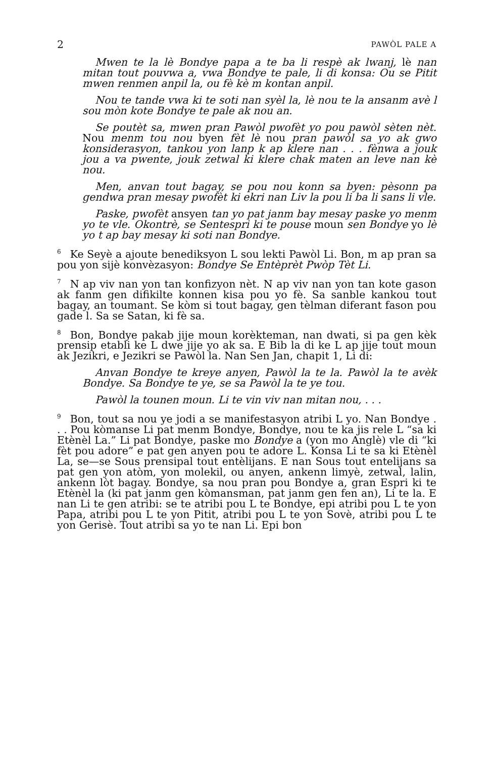2 PAWÒL PALE A
Mwen te la lè Bondye papa a te ba li respè ak lwanj, lè nan mitan tout pouvwa a, vwa Bondye te pale, li di konsa: Ou se Pitit mwen renmen anpil la, ou fè kè m kontan anpil.
Nou te tande vwa ki te soti nan syèl la, lè nou te la ansanm avè l sou mòn kote Bondye te pale ak nou an.
Se poutèt sa, mwen pran Pawòl pwofèt yo pou pawòl sèten nèt. Nou menm tou nou byen fèt lè nou pran pawòl sa yo ak gwo konsiderasyon, tankou yon lanp k ap klere nan . . . fènwa a jouk jou a va pwente, jouk zetwal ki klere chak maten an leve nan kè nou.
Men, anvan tout bagay, se pou nou konn sa byen: pèsonn pa gendwa pran mesay pwofèt ki ekri nan Liv la pou li ba li sans li vle.
Paske, pwofèt ansyen tan yo pat janm bay mesay paske yo menm yo te vle. Okontrè, se Sentespri ki te pouse moun sen Bondye yo lè yo t ap bay mesay ki soti nan Bondye.
<sup>6</sup> Ke Seyè a ajoute benediksyon L sou lekti Pawòl Li. Bon, m ap pran sa pou yon sijè konvèzasyon: Bondye Se Entèprèt Pwòp Tèt Li.
<sup>7</sup>N ap viv nan yon tan konfizyon nèt. N ap viv nan yon tan kote gason ak fanm gen difikilte konnen kisa pou yo fè. Sa sanble kankou tout bagay, an toumant. Se kòm si tout bagay, gen tèlman diferant fason pou gade l. Sa se Satan, ki fè sa.
<sup>8</sup> Bon, Bondye pakab jije moun korèkteman, nan dwati, si pa gen kèk prensip etabli ke L dwe jije yo ak sa. E Bib la di ke L ap jije tout moun ak Jezikri, e Jezikri se Pawòl la. Nan Sen Jan, chapit 1, Li di:
Anvan Bondye te kreye anyen, Pawòl la te la. Pawòl la te avèk Bondye. Sa Bondye te ye, se sa Pawòl la te ye tou.
Pawòl la tounen moun. Li te vin viv nan mitan nou, . . .
<sup>9</sup> Bon, tout sa nou ye jodi a se manifestasyon atribi L yo. Nan Bondye . . . Pou kòmanse Li pat menm Bondye, Bondye, nou te ka jis rele L “sa ki Etènèl La.” Li pat Bondye, paske mo Bondye a (yon mo Anglè) vle di “ki fèt pou adore” e pat gen anyen pou te adore L. Konsa Li te sa ki Etènèl La, se—se Sous prensipal tout entèlijans. E nan Sous tout entelijans sa pat gen yon atòm, yon molekil, ou anyen, ankenn limyè, zetwal, lalin, ankenn lòt bagay. Bondye, sa nou pran pou Bondye a, gran Espri ki te Etènèl la (ki pat janm gen kòmansman, pat janm gen fen an), Li te la. E nan Li te gen atribi: se te atribi pou L te Bondye, epi atribi pou L te yon Papa, atribi pou L te yon Pitit, atribi pou L te yon Sovè, atribi pou L te yon Gerisè. Tout atribi sa yo te nan Li. Epi bon